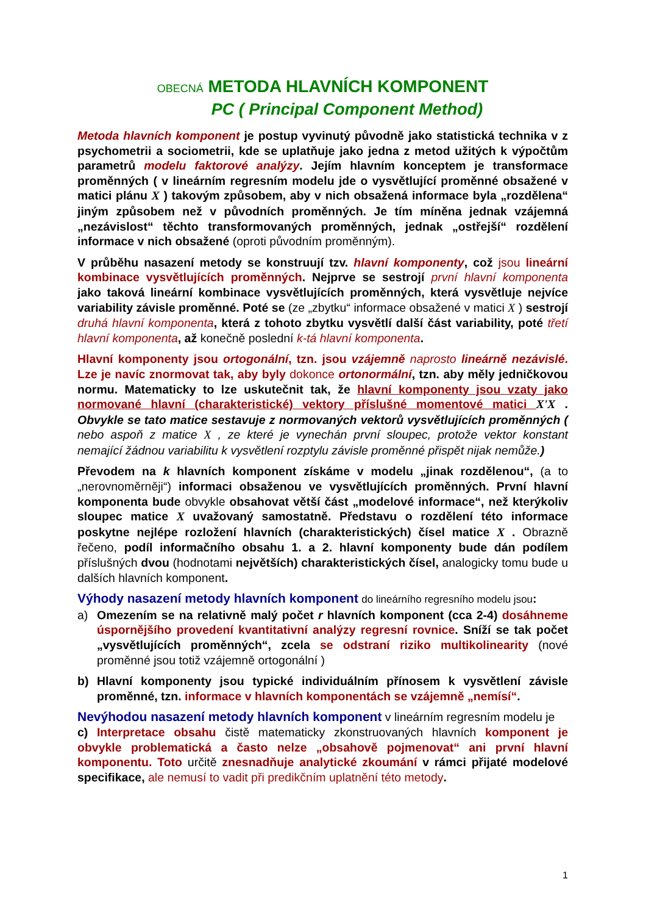OBECNÁ METODA HLAVNÍCH KOMPONENT
PC ( Principal Component Method)
Metoda hlavních komponent je postup vyvinutý původně jako statistická technika v z psychometrii a sociometrii, kde se uplatňuje jako jedna z metod užitých k výpočtům parametrů modelu faktorové analýzy. Jejím hlavním konceptem je transformace proměnných ( v lineárním regresním modelu jde o vysvětlující proměnné obsažené v matici plánu X ) takovým způsobem, aby v nich obsažená informace byla „rozdělena“ jiným způsobem než v původních proměnných. Je tím míněna jednak vzájemná „nezávislost“ těchto transformovaných proměnných, jednak „ostřejší“ rozdělení informace v nich obsažené (oproti původním proměnným).
V průběhu nasazení metody se konstruují tzv. hlavní komponenty, což jsou lineární kombinace vysvětlujících proměnných. Nejprve se sestrojí první hlavní komponenta jako taková lineární kombinace vysvětlujících proměnných, která vysvětluje nejvíce variability závisle proměnné. Poté se (ze „zbytku“ informace obsažené v matici X ) sestrojí druhá hlavní komponenta, která z tohoto zbytku vysvětlí další část variability, poté třetí hlavní komponenta, až konečně poslední k-tá hlavní komponenta.
Hlavní komponenty jsou ortogonální, tzn. jsou vzájemně naprosto lineárně nezávislé. Lze je navíc znormovat tak, aby byly dokonce ortonormální, tzn. aby měly jedničkovou normu. Matematicky to lze uskutečnit tak, že hlavní komponenty jsou vzaty jako normované hlavní (charakteristické) vektory příslušné momentové matici X'X . Obvykle se tato matice sestavuje z normovaných vektorů vysvětlujících proměnných ( nebo aspoň z matice X , ze které je vynechán první sloupec, protože vektor konstant nemající žádnou variabilitu k vysvětlení rozptylu závisle proměnné přispět nijak nemůže.)
Převodem na k hlavních komponent získáme v modelu „jinak rozdělenou“, (a to „nerovnoměrněji“) informaci obsaženou ve vysvětlujících proměnných. První hlavní komponenta bude obvykle obsahovat větší část „modelové informace“, než kterýkoliv sloupec matice X uvažovaný samostatně. Představu o rozdělení této informace poskytne nejlépe rozložení hlavních (charakteristických) čísel matice X . Obrazně řečeno, podíl informačního obsahu 1. a 2. hlavní komponenty bude dán podílem příslušných dvou (hodnotami největších) charakteristických čísel, analogicky tomu bude u dalších hlavních komponent.
Výhody nasazení metody hlavních komponent do lineárního regresního modelu jsou:
a) Omezením se na relativně malý počet r hlavních komponent (cca 2-4) dosáhneme úspornějšího provedení kvantitativní analýzy regresní rovnice. Sníží se tak počet „vysvětlujících proměnných“, zcela se odstraní riziko multikolinearity (nové proměnné jsou totiž vzájemně ortogonální )
b) Hlavní komponenty jsou typické individuálním přínosem k vysvětlení závisle proměnné, tzn. informace v hlavních komponentách se vzájemně „nemísí“.
Nevýhodou nasazení metody hlavních komponent v lineárním regresním modelu je
c) Interpretace obsahu čistě matematicky zkonstruovaných hlavních komponent je obvykle problematická a často nelze „obsahově pojmenovat“ ani první hlavní komponentu. Toto určitě znesnadňuje analytické zkoumání v rámci přijaté modelové specifikace, ale nemusí to vadit při predikčním uplatnění této metody.
1